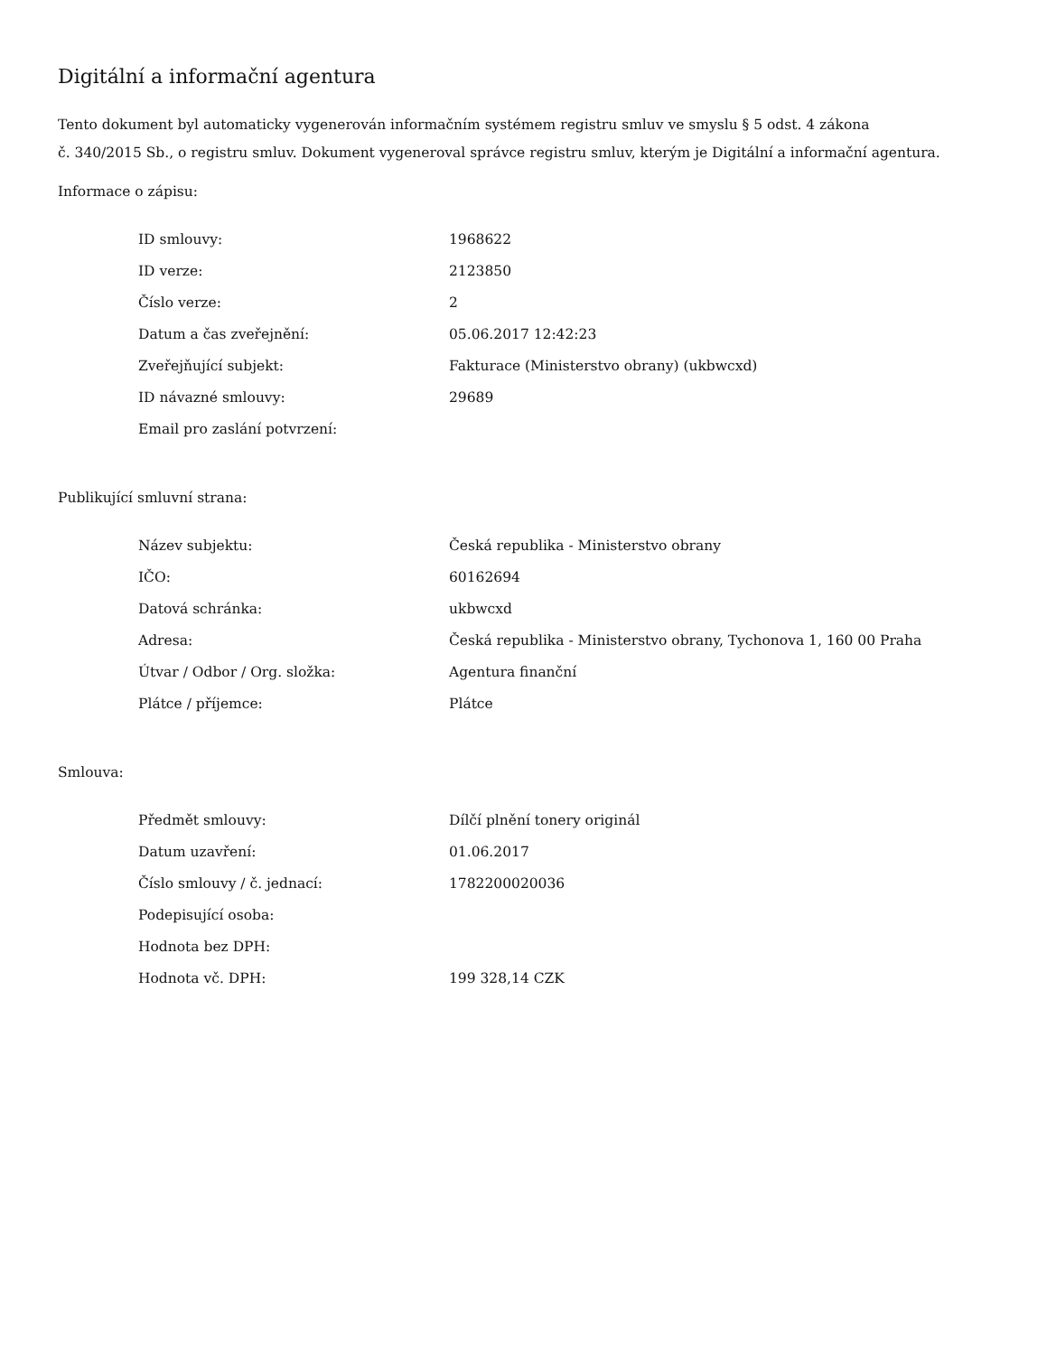Digitální a informační agentura
Tento dokument byl automaticky vygenerován informačním systémem registru smluv ve smyslu § 5 odst. 4 zákona
č. 340/2015 Sb., o registru smluv. Dokument vygeneroval správce registru smluv, kterým je Digitální a informační agentura.
Informace o zápisu:
| ID smlouvy: | 1968622 |
| ID verze: | 2123850 |
| Číslo verze: | 2 |
| Datum a čas zveřejnění: | 05.06.2017 12:42:23 |
| Zveřejňující subjekt: | Fakturace (Ministerstvo obrany) (ukbwcxd) |
| ID návazné smlouvy: | 29689 |
| Email pro zaslání potvrzení: | |
Publikující smluvní strana:
| Název subjektu: | Česká republika - Ministerstvo obrany |
| IČO: | 60162694 |
| Datová schránka: | ukbwcxd |
| Adresa: | Česká republika - Ministerstvo obrany, Tychonova 1, 160 00 Praha |
| Útvar / Odbor / Org. složka: | Agentura finanční |
| Plátce / příjemce: | Plátce |
Smlouva:
| Předmět smlouvy: | Dílčí plnění tonery originál |
| Datum uzavření: | 01.06.2017 |
| Číslo smlouvy / č. jednací: | 1782200020036 |
| Podepisující osoba: | |
| Hodnota bez DPH: | |
| Hodnota vč. DPH: | 199 328,14 CZK |